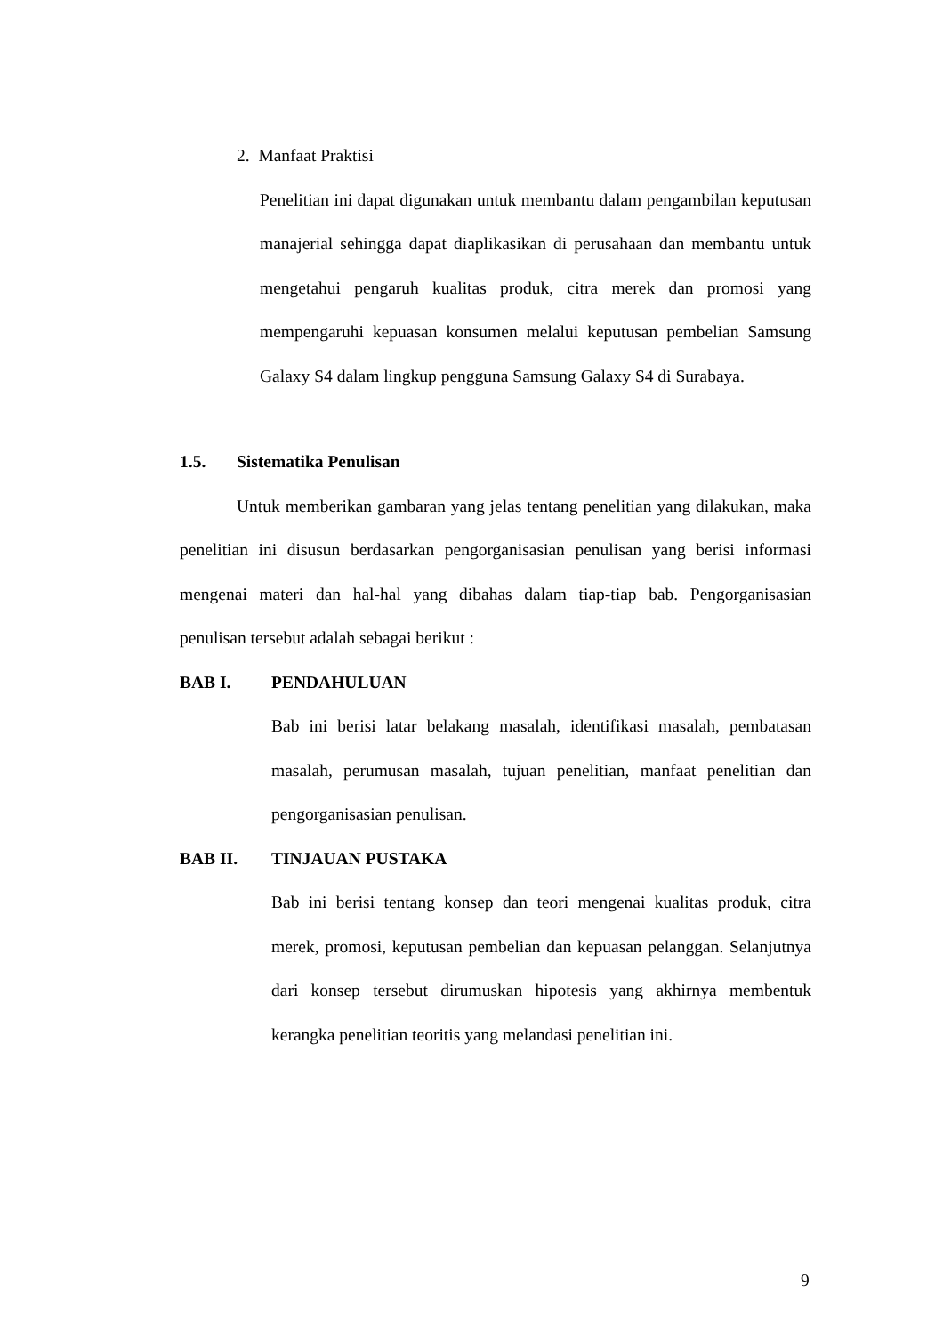2. Manfaat Praktisi
Penelitian ini dapat digunakan untuk membantu dalam pengambilan keputusan manajerial sehingga dapat diaplikasikan di perusahaan dan membantu untuk mengetahui pengaruh kualitas produk, citra merek dan promosi yang mempengaruhi kepuasan konsumen melalui keputusan pembelian Samsung Galaxy S4 dalam lingkup pengguna Samsung Galaxy S4 di Surabaya.
1.5. Sistematika Penulisan
Untuk memberikan gambaran yang jelas tentang penelitian yang dilakukan, maka penelitian ini disusun berdasarkan pengorganisasian penulisan yang berisi informasi mengenai materi dan hal-hal yang dibahas dalam tiap-tiap bab. Pengorganisasian penulisan tersebut adalah sebagai berikut :
BAB I. PENDAHULUAN
Bab ini berisi latar belakang masalah, identifikasi masalah, pembatasan masalah, perumusan masalah, tujuan penelitian, manfaat penelitian dan pengorganisasian penulisan.
BAB II. TINJAUAN PUSTAKA
Bab ini berisi tentang konsep dan teori mengenai kualitas produk, citra merek, promosi, keputusan pembelian dan kepuasan pelanggan. Selanjutnya dari konsep tersebut dirumuskan hipotesis yang akhirnya membentuk kerangka penelitian teoritis yang melandasi penelitian ini.
9